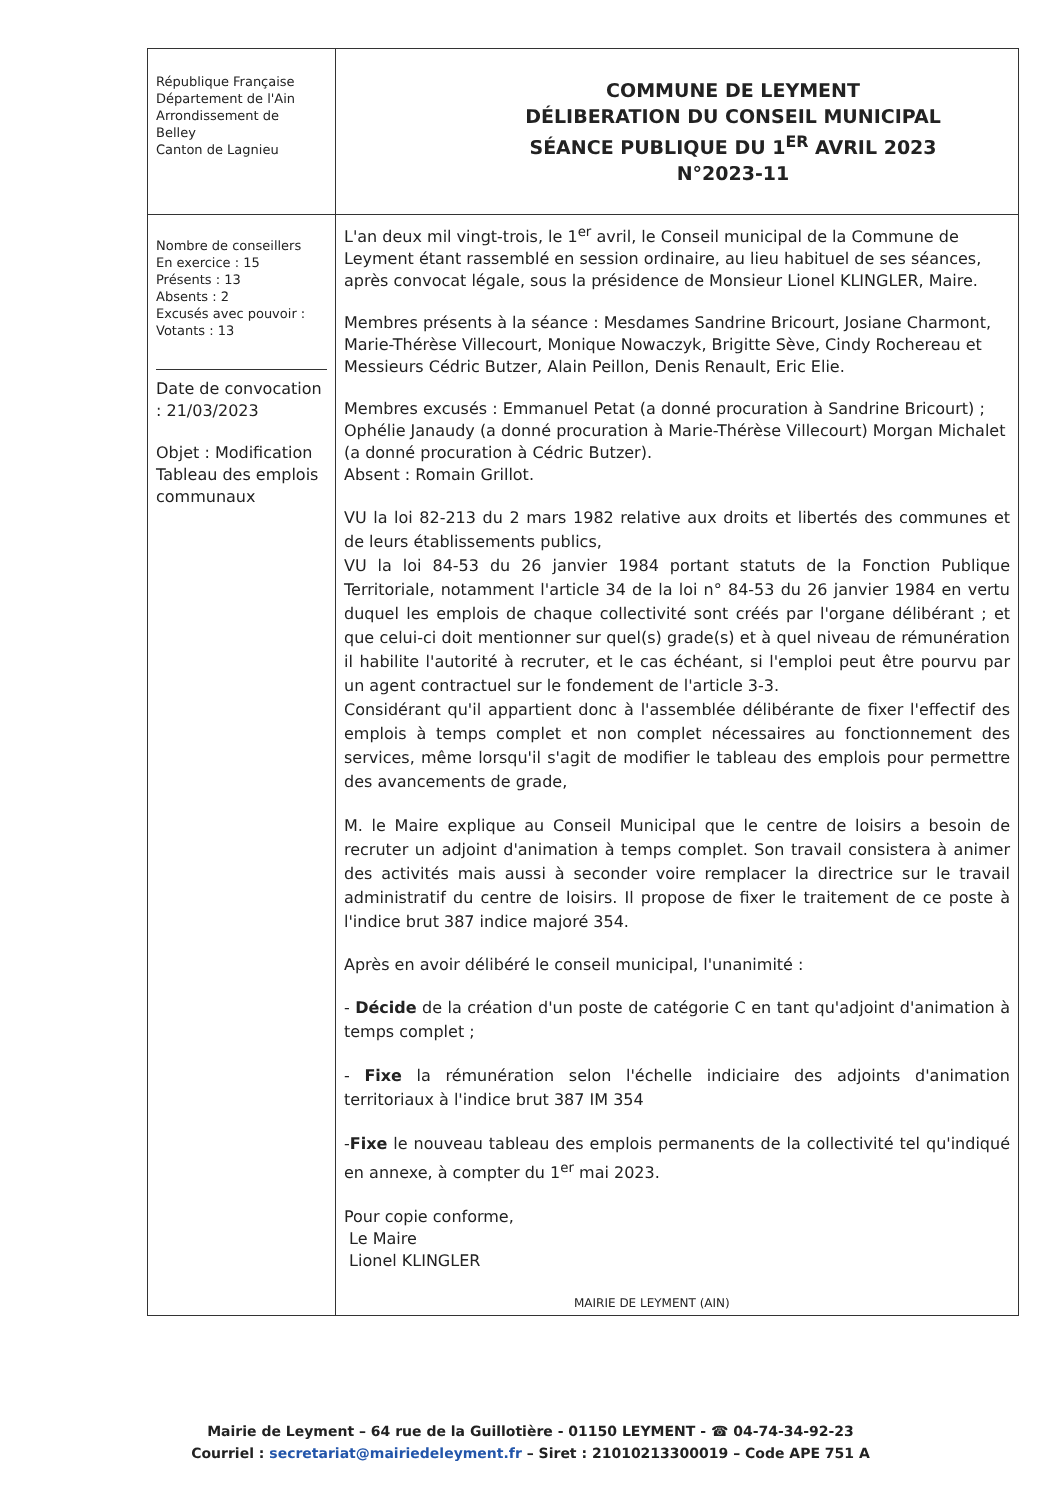République Française
Département de l'Ain
Arrondissement de
Belley
Canton de Lagnieu
COMMUNE DE LEYMENT
DÉLIBERATION DU CONSEIL MUNICIPAL
SÉANCE PUBLIQUE DU 1<sup>ER</sup> AVRIL 2023
N°2023-11
Nombre de conseillers
En exercice : 15
Présents : 13
Absents : 2
Excusés avec pouvoir :
Votants : 13
Date de convocation : 21/03/2023
Objet : Modification Tableau des emplois communaux
L'an deux mil vingt-trois, le 1<sup>er</sup> avril, le Conseil municipal de la Commune de Leyment étant rassemblé en session ordinaire, au lieu habituel de ses séances, après convocat légale, sous la présidence de Monsieur Lionel KLINGLER, Maire.
Membres présents à la séance : Mesdames Sandrine Bricourt, Josiane Charmont, Marie-Thérèse Villecourt, Monique Nowaczyk, Brigitte Sève, Cindy Rochereau et Messieurs Cédric Butzer, Alain Peillon, Denis Renault, Eric Elie.
Membres excusés : Emmanuel Petat (a donné procuration à Sandrine Bricourt) ; Ophélie Janaudy (a donné procuration à Marie-Thérèse Villecourt) Morgan Michalet (a donné procuration à Cédric Butzer).
Absent : Romain Grillot.
VU la loi 82-213 du 2 mars 1982 relative aux droits et libertés des communes et de leurs établissements publics,
VU la loi 84-53 du 26 janvier 1984 portant statuts de la Fonction Publique Territoriale, notamment l'article 34 de la loi n° 84-53 du 26 janvier 1984 en vertu duquel les emplois de chaque collectivité sont créés par l'organe délibérant ; et que celui-ci doit mentionner sur quel(s) grade(s) et à quel niveau de rémunération il habilite l'autorité à recruter, et le cas échéant, si l'emploi peut être pourvu par un agent contractuel sur le fondement de l'article 3-3.
Considérant qu'il appartient donc à l'assemblée délibérante de fixer l'effectif des emplois à temps complet et non complet nécessaires au fonctionnement des services, même lorsqu'il s'agit de modifier le tableau des emplois pour permettre des avancements de grade,
M. le Maire explique au Conseil Municipal que le centre de loisirs a besoin de recruter un adjoint d'animation à temps complet. Son travail consistera à animer des activités mais aussi à seconder voire remplacer la directrice sur le travail administratif du centre de loisirs. Il propose de fixer le traitement de ce poste à l'indice brut 387 indice majoré 354.
Après en avoir délibéré le conseil municipal, l'unanimité :
- Décide de la création d'un poste de catégorie C en tant qu'adjoint d'animation à temps complet ;
- Fixe la rémunération selon l'échelle indiciaire des adjoints d'animation territoriaux à l'indice brut 387 IM 354
-Fixe le nouveau tableau des emplois permanents de la collectivité tel qu'indiqué en annexe, à compter du 1<sup>er</sup> mai 2023.
Pour copie conforme,
Le Maire
Lionel KLINGLER
MAIRIE DE LEYMENT (AIN)
Mairie de Leyment – 64 rue de la Guillotière - 01150 LEYMENT - ☎ 04-74-34-92-23
Courriel : secretariat@mairiedeleyment.fr – Siret : 21010213300019 – Code APE 751 A